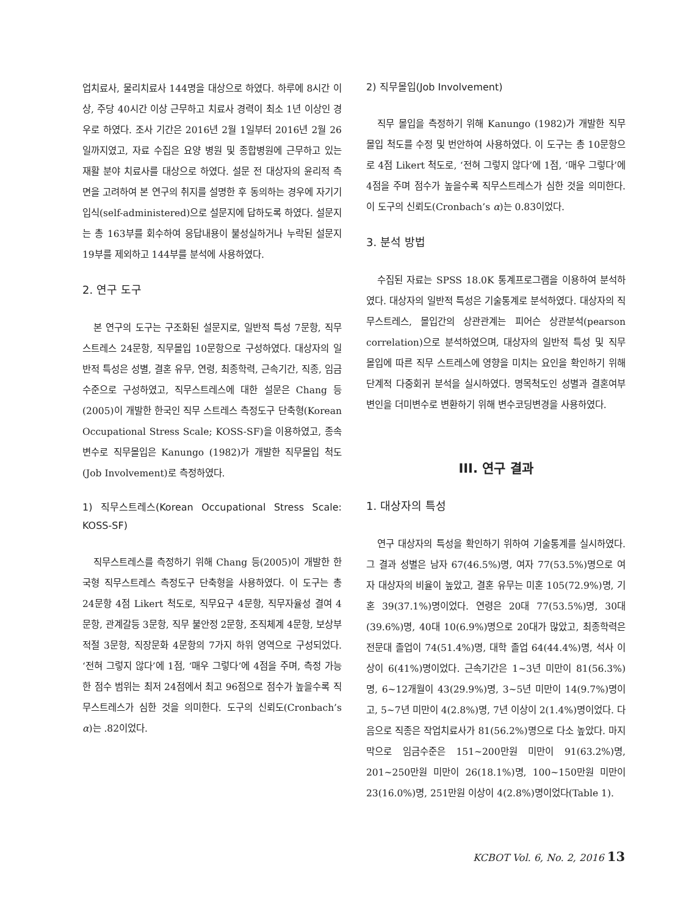업치료사, 물리치료사 144명을 대상으로 하였다. 하루에 8시간 이상, 주당 40시간 이상 근무하고 치료사 경력이 최소 1년 이상인 경우로 하였다. 조사 기간은 2016년 2월 1일부터 2016년 2월 26일까지였고, 자료 수집은 요양 병원 및 종합병원에 근무하고 있는 재활 분야 치료사를 대상으로 하였다. 설문 전 대상자의 윤리적 측면을 고려하여 본 연구의 취지를 설명한 후 동의하는 경우에 자기기입식(self-administered)으로 설문지에 답하도록 하였다. 설문지는 총 163부를 회수하여 응답내용이 불성실하거나 누락된 설문지 19부를 제외하고 144부를 분석에 사용하였다.
2. 연구 도구
본 연구의 도구는 구조화된 설문지로, 일반적 특성 7문항, 직무스트레스 24문항, 직무몰입 10문항으로 구성하였다. 대상자의 일반적 특성은 성별, 결혼 유무, 연령, 최종학력, 근속기간, 직종, 임금수준으로 구성하였고, 직무스트레스에 대한 설문은 Chang 등 (2005)이 개발한 한국인 직무 스트레스 측정도구 단축형(Korean Occupational Stress Scale; KOSS-SF)을 이용하였고, 종속변수로 직무몰입은 Kanungo (1982)가 개발한 직무몰입 척도(Job Involvement)로 측정하였다.
1) 직무스트레스(Korean Occupational Stress Scale: KOSS-SF)
직무스트레스를 측정하기 위해 Chang 등(2005)이 개발한 한국형 직무스트레스 측정도구 단축형을 사용하였다. 이 도구는 총 24문항 4점 Likert 척도로, 직무요구 4문항, 직무자율성 결여 4문항, 관계갈등 3문항, 직무 불안정 2문항, 조직체계 4문항, 보상부적절 3문항, 직장문화 4문항의 7가지 하위 영역으로 구성되었다. ‘전혀 그렇지 않다’에 1점, ‘매우 그렇다’에 4점을 주며, 측정 가능한 점수 범위는 최저 24점에서 최고 96점으로 점수가 높을수록 직무스트레스가 심한 것을 의미한다. 도구의 신뢰도(Cronbach’s α)는 .82이었다.
2) 직무몰입(Job Involvement)
직무 몰입을 측정하기 위해 Kanungo (1982)가 개발한 직무 몰입 척도를 수정 및 번안하여 사용하였다. 이 도구는 총 10문항으로 4점 Likert 척도로, ‘전혀 그렇지 않다’에 1점, ‘매우 그렇다’에 4점을 주며 점수가 높을수록 직무스트레스가 심한 것을 의미한다. 이 도구의 신뢰도(Cronbach’s α)는 0.83이었다.
3. 분석 방법
수집된 자료는 SPSS 18.0K 통계프로그램을 이용하여 분석하였다. 대상자의 일반적 특성은 기술통계로 분석하였다. 대상자의 직무스트레스, 몰입간의 상관관계는 피어슨 상관분석(pearson correlation)으로 분석하였으며, 대상자의 일반적 특성 및 직무 몰입에 따른 직무 스트레스에 영향을 미치는 요인을 확인하기 위해 단계적 다중회귀 분석을 실시하였다. 명목척도인 성별과 결혼여부 변인을 더미변수로 변환하기 위해 변수코딩변경을 사용하였다.
III. 연구 결과
1. 대상자의 특성
연구 대상자의 특성을 확인하기 위하여 기술통계를 실시하였다. 그 결과 성별은 남자 67(46.5%)명, 여자 77(53.5%)명으로 여자 대상자의 비율이 높았고, 결혼 유무는 미혼 105(72.9%)명, 기혼 39(37.1%)명이었다. 연령은 20대 77(53.5%)명, 30대(39.6%)명, 40대 10(6.9%)명으로 20대가 많았고, 최종학력은 전문대 졸업이 74(51.4%)명, 대학 졸업 64(44.4%)명, 석사 이상이 6(41%)명이었다. 근속기간은 1~3년 미만이 81(56.3%)명, 6~12개월이 43(29.9%)명, 3~5년 미만이 14(9.7%)명이고, 5~7년 미만이 4(2.8%)명, 7년 이상이 2(1.4%)명이었다. 다음으로 직종은 작업치료사가 81(56.2%)명으로 다소 높았다. 마지막으로 임금수준은 151~200만원 미만이 91(63.2%)명, 201~250만원 미만이 26(18.1%)명, 100~150만원 미만이 23(16.0%)명, 251만원 이상이 4(2.8%)명이었다(Table 1).
KCBOT Vol. 6, No. 2, 2016 13